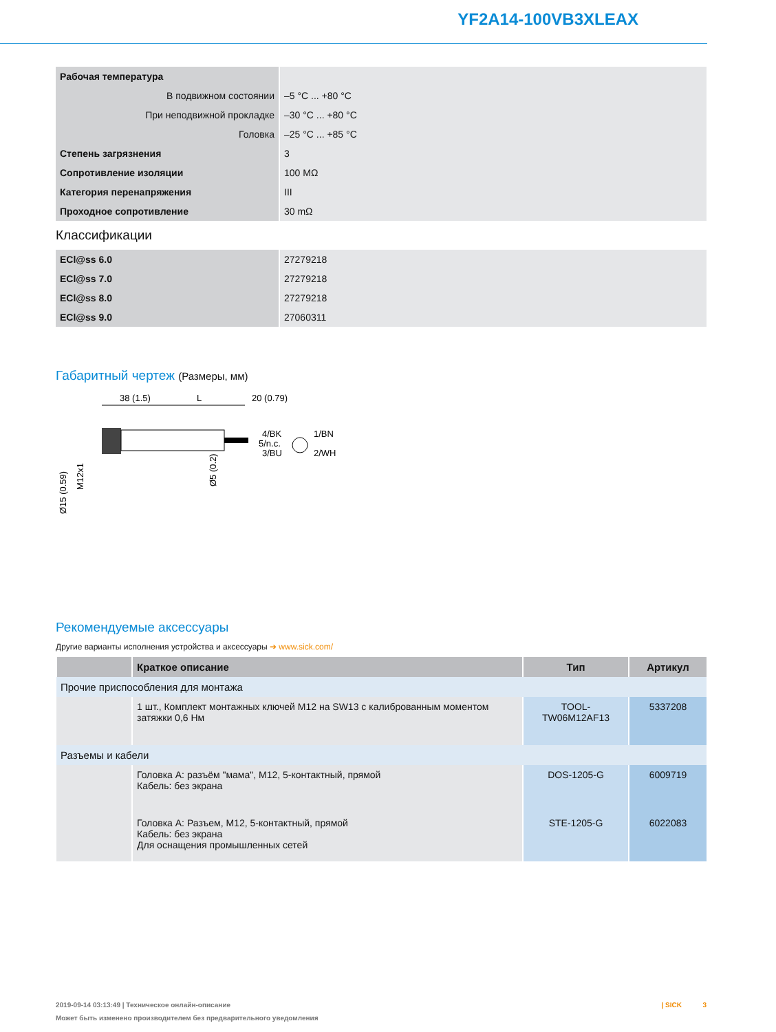YF2A14-100VB3XLEAX
| Рабочая температура | |
| В подвижном состоянии | –5 °C ... +80 °C |
| При неподвижной прокладке | –30 °C ... +80 °C |
| Головка | –25 °C ... +85 °C |
| Степень загрязнения | 3 |
| Сопротивление изоляции | 100 MΩ |
| Категория перенапряжения | III |
| Проходное сопротивление | 30 mΩ |
Классификации
| ECl@ss 6.0 | 27279218 |
| ECl@ss 7.0 | 27279218 |
| ECl@ss 8.0 | 27279218 |
| ECl@ss 9.0 | 27060311 |
Габаритный чертеж (Размеры, мм)
38 (1.5)
L
20 (0.79)
4/BK
5/n.c.
3/BU
1/BN
2/WH
Ø15 (0.59)
M12x1
Ø5 (0.2)
Рекомендуемые аксессуары
Другие варианты исполнения устройства и аксессуары ➔ www.sick.com/
| | Краткое описание | Тип | Артикул |
| --- | --- | --- | --- |
| Прочие приспособления для монтажа | | | |
| | 1 шт., Комплект монтажных ключей M12 на SW13 с калиброванным моментом затяжки 0,6 Нм | TOOL-TW06M12AF13 | 5337208 |
| Разъемы и кабели | | | |
| | Головка A: разъём "мама", M12, 5-контактный, прямой Кабель: без экрана | DOS-1205-G | 6009719 |
| | Головка A: Разъем, M12, 5-контактный, прямой Кабель: без экрана Для оснащения промышленных сетей | STE-1205-G | 6022083 |
2019-09-14 03:13:49 | Техническое онлайн-описание | SICK 3
Может быть изменено производителем без предварительного уведомления